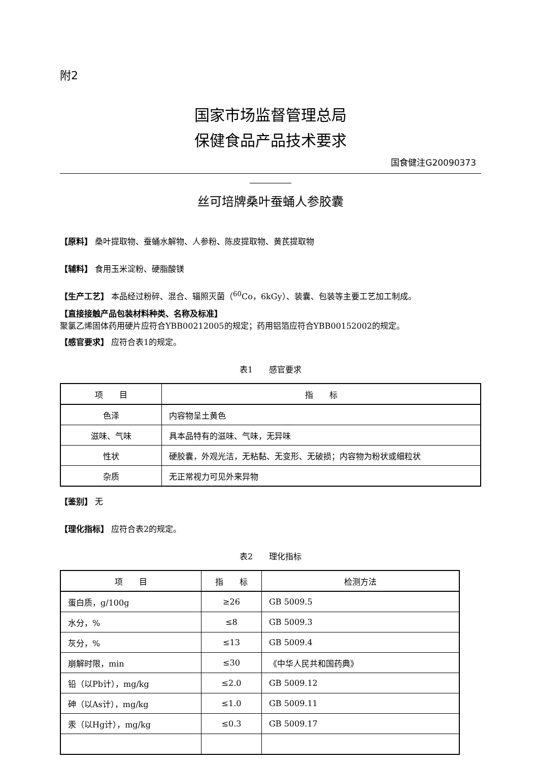附2
国家市场监督管理总局
保健食品产品技术要求
国食健注G20090373
丝可培牌桑叶蚕蛹人参胶囊
【原料】 桑叶提取物、蚕蛹水解物、人参粉、陈皮提取物、黄芪提取物
【辅料】 食用玉米淀粉、硬脂酸镁
【生产工艺】 本品经过粉碎、混合、辐照灭菌（<sup>60</sup>Co，6kGy）、装囊、包装等主要工艺加工制成。
【直接接触产品包装材料种类、名称及标准】
聚氯乙烯固体药用硬片应符合YBB00212005的规定；药用铝箔应符合YBB00152002的规定。
【感官要求】 应符合表1的规定。
表1　　感官要求
| 项 目 | 指 标 |
| --- | --- |
| 色泽 | 内容物呈土黄色 |
| 滋味、气味 | 具本品特有的滋味、气味，无异味 |
| 性状 | 硬胶囊，外观光洁，无粘黏、无变形、无破损；内容物为粉状或细粒状 |
| 杂质 | 无正常视力可见外来异物 |
【鉴别】 无
【理化指标】 应符合表2的规定。
表2　　理化指标
| 项 目 | 指 标 | 检测方法 |
| --- | --- | --- |
| 蛋白质，g/100g | ≥26 | GB 5009.5 |
| 水分，% | ≤8 | GB 5009.3 |
| 灰分，% | ≤13 | GB 5009.4 |
| 崩解时限，min | ≤30 | 《中华人民共和国药典》 |
| 铅（以Pb计），mg/kg | ≤2.0 | GB 5009.12 |
| 砷（以As计），mg/kg | ≤1.0 | GB 5009.11 |
| 汞（以Hg计），mg/kg | ≤0.3 | GB 5009.17 |